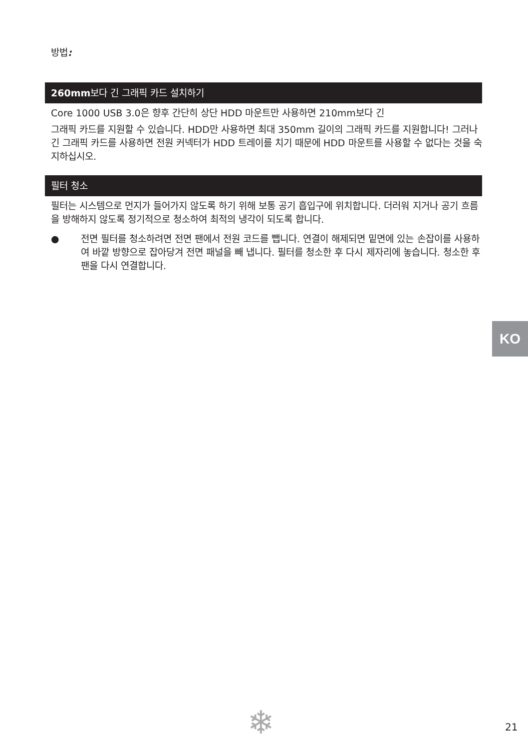방법:
260mm보다 긴 그래픽 카드 설치하기
Core 1000 USB 3.0은 향후 간단히 상단 HDD 마운트만 사용하면 210mm보다 긴
그래픽 카드를 지원할 수 있습니다. HDD만 사용하면 최대 350mm 길이의 그래픽 카드를 지원합니다! 그러나 긴 그래픽 카드를 사용하면 전원 커넥터가 HDD 트레이를 치기 때문에 HDD 마운트를 사용할 수 없다는 것을 숙지하십시오.
필터 청소
필터는 시스템으로 먼지가 들어가지 않도록 하기 위해 보통 공기 흡입구에 위치합니다. 더러워 지거나 공기 흐름을 방해하지 않도록 정기적으로 청소하여 최적의 냉각이 되도록 합니다.
● 전면 필터를 청소하려면 전면 팬에서 전원 코드를 뺍니다. 연결이 해제되면 밑면에 있는 손잡이를 사용하여 바깥 방향으로 잡아당겨 전면 패널을 빼 냅니다. 필터를 청소한 후 다시 제자리에 놓습니다. 청소한 후 팬을 다시 연결합니다.
KO
❄ 21